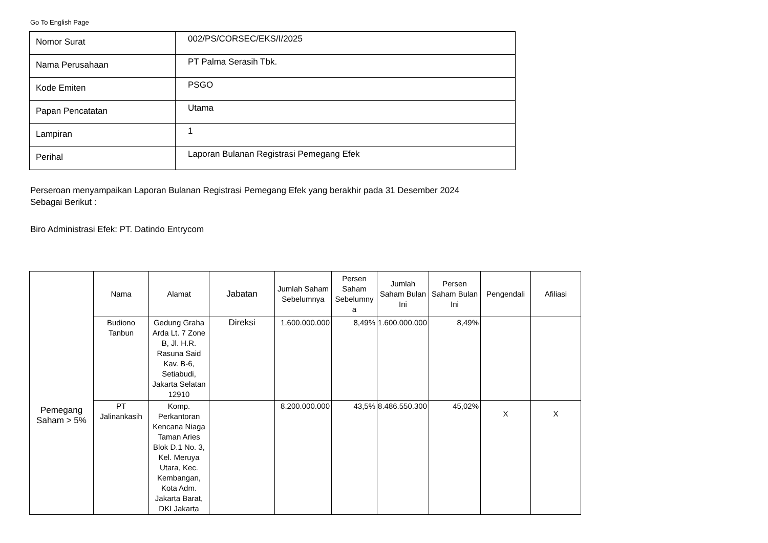Go To English Page
| Nomor Surat | 002/PS/CORSEC/EKS/I/2025 |
| Nama Perusahaan | PT Palma Serasih Tbk. |
| Kode Emiten | PSGO |
| Papan Pencatatan | Utama |
| Lampiran | 1 |
| Perihal | Laporan Bulanan Registrasi Pemegang Efek |
Perseroan menyampaikan Laporan Bulanan Registrasi Pemegang Efek yang berakhir pada 31 Desember 2024
Sebagai Berikut :
Biro Administrasi Efek: PT. Datindo Entrycom
| | Nama | Alamat | Jabatan | Jumlah Saham Sebelumnya | Persen Saham Sebelumny a | Jumlah Saham Bulan Ini | Persen Saham Bulan Ini | Pengendali | Afiliasi |
| --- | --- | --- | --- | --- | --- | --- | --- | --- | --- |
| Pemegang Saham > 5% | Budiono Tanbun | Gedung Graha Arda Lt. 7 Zone B, Jl. H.R. Rasuna Said Kav. B-6, Setiabudi, Jakarta Selatan 12910 | Direksi | 1.600.000.000 | 8,49% | 1.600.000.000 | 8,49% | | |
| | PT Jalinankasih | Komp. Perkantoran Kencana Niaga Taman Aries Blok D.1 No. 3, Kel. Meruya Utara, Kec. Kembangan, Kota Adm. Jakarta Barat, DKI Jakarta | | 8.200.000.000 | 43,5% | 8.486.550.300 | 45,02% | X | X |